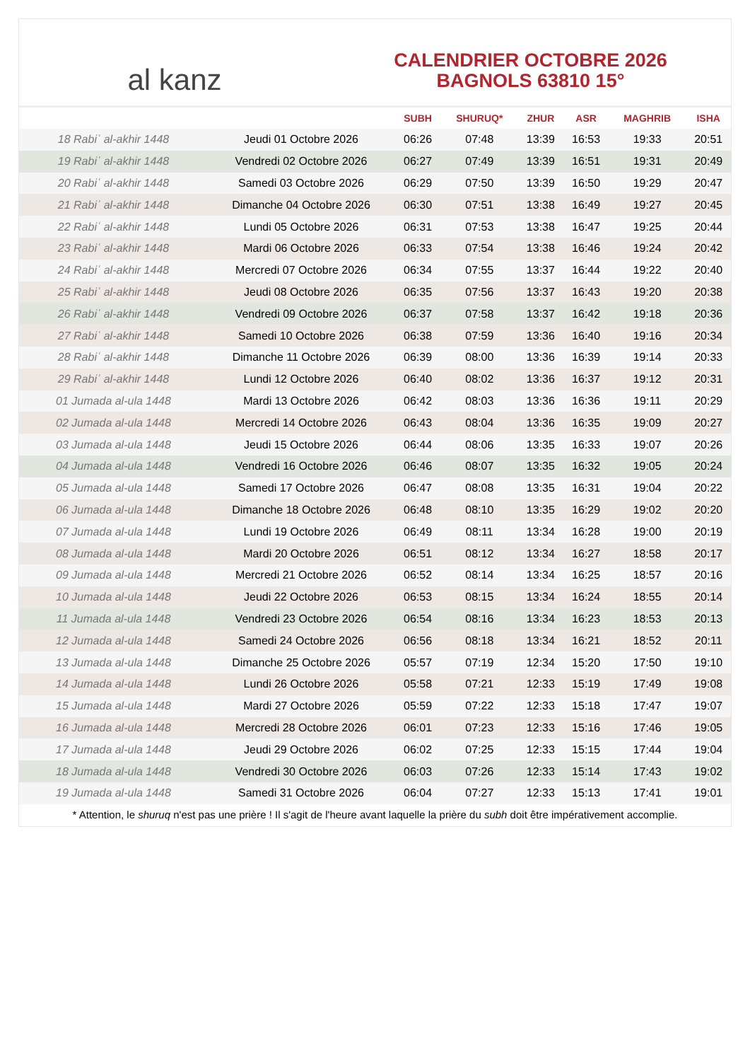al kanz
CALENDRIER OCTOBRE 2026
BAGNOLS 63810 15°
| | | SUBH | SHURUQ* | ZHUR | ASR | MAGHRIB | ISHA |
| --- | --- | --- | --- | --- | --- | --- | --- |
| 18 Rabiʿ al-akhir 1448 | Jeudi 01 Octobre 2026 | 06:26 | 07:48 | 13:39 | 16:53 | 19:33 | 20:51 |
| 19 Rabiʿ al-akhir 1448 | Vendredi 02 Octobre 2026 | 06:27 | 07:49 | 13:39 | 16:51 | 19:31 | 20:49 |
| 20 Rabiʿ al-akhir 1448 | Samedi 03 Octobre 2026 | 06:29 | 07:50 | 13:39 | 16:50 | 19:29 | 20:47 |
| 21 Rabiʿ al-akhir 1448 | Dimanche 04 Octobre 2026 | 06:30 | 07:51 | 13:38 | 16:49 | 19:27 | 20:45 |
| 22 Rabiʿ al-akhir 1448 | Lundi 05 Octobre 2026 | 06:31 | 07:53 | 13:38 | 16:47 | 19:25 | 20:44 |
| 23 Rabiʿ al-akhir 1448 | Mardi 06 Octobre 2026 | 06:33 | 07:54 | 13:38 | 16:46 | 19:24 | 20:42 |
| 24 Rabiʿ al-akhir 1448 | Mercredi 07 Octobre 2026 | 06:34 | 07:55 | 13:37 | 16:44 | 19:22 | 20:40 |
| 25 Rabiʿ al-akhir 1448 | Jeudi 08 Octobre 2026 | 06:35 | 07:56 | 13:37 | 16:43 | 19:20 | 20:38 |
| 26 Rabiʿ al-akhir 1448 | Vendredi 09 Octobre 2026 | 06:37 | 07:58 | 13:37 | 16:42 | 19:18 | 20:36 |
| 27 Rabiʿ al-akhir 1448 | Samedi 10 Octobre 2026 | 06:38 | 07:59 | 13:36 | 16:40 | 19:16 | 20:34 |
| 28 Rabiʿ al-akhir 1448 | Dimanche 11 Octobre 2026 | 06:39 | 08:00 | 13:36 | 16:39 | 19:14 | 20:33 |
| 29 Rabiʿ al-akhir 1448 | Lundi 12 Octobre 2026 | 06:40 | 08:02 | 13:36 | 16:37 | 19:12 | 20:31 |
| 01 Jumada al-ula 1448 | Mardi 13 Octobre 2026 | 06:42 | 08:03 | 13:36 | 16:36 | 19:11 | 20:29 |
| 02 Jumada al-ula 1448 | Mercredi 14 Octobre 2026 | 06:43 | 08:04 | 13:36 | 16:35 | 19:09 | 20:27 |
| 03 Jumada al-ula 1448 | Jeudi 15 Octobre 2026 | 06:44 | 08:06 | 13:35 | 16:33 | 19:07 | 20:26 |
| 04 Jumada al-ula 1448 | Vendredi 16 Octobre 2026 | 06:46 | 08:07 | 13:35 | 16:32 | 19:05 | 20:24 |
| 05 Jumada al-ula 1448 | Samedi 17 Octobre 2026 | 06:47 | 08:08 | 13:35 | 16:31 | 19:04 | 20:22 |
| 06 Jumada al-ula 1448 | Dimanche 18 Octobre 2026 | 06:48 | 08:10 | 13:35 | 16:29 | 19:02 | 20:20 |
| 07 Jumada al-ula 1448 | Lundi 19 Octobre 2026 | 06:49 | 08:11 | 13:34 | 16:28 | 19:00 | 20:19 |
| 08 Jumada al-ula 1448 | Mardi 20 Octobre 2026 | 06:51 | 08:12 | 13:34 | 16:27 | 18:58 | 20:17 |
| 09 Jumada al-ula 1448 | Mercredi 21 Octobre 2026 | 06:52 | 08:14 | 13:34 | 16:25 | 18:57 | 20:16 |
| 10 Jumada al-ula 1448 | Jeudi 22 Octobre 2026 | 06:53 | 08:15 | 13:34 | 16:24 | 18:55 | 20:14 |
| 11 Jumada al-ula 1448 | Vendredi 23 Octobre 2026 | 06:54 | 08:16 | 13:34 | 16:23 | 18:53 | 20:13 |
| 12 Jumada al-ula 1448 | Samedi 24 Octobre 2026 | 06:56 | 08:18 | 13:34 | 16:21 | 18:52 | 20:11 |
| 13 Jumada al-ula 1448 | Dimanche 25 Octobre 2026 | 05:57 | 07:19 | 12:34 | 15:20 | 17:50 | 19:10 |
| 14 Jumada al-ula 1448 | Lundi 26 Octobre 2026 | 05:58 | 07:21 | 12:33 | 15:19 | 17:49 | 19:08 |
| 15 Jumada al-ula 1448 | Mardi 27 Octobre 2026 | 05:59 | 07:22 | 12:33 | 15:18 | 17:47 | 19:07 |
| 16 Jumada al-ula 1448 | Mercredi 28 Octobre 2026 | 06:01 | 07:23 | 12:33 | 15:16 | 17:46 | 19:05 |
| 17 Jumada al-ula 1448 | Jeudi 29 Octobre 2026 | 06:02 | 07:25 | 12:33 | 15:15 | 17:44 | 19:04 |
| 18 Jumada al-ula 1448 | Vendredi 30 Octobre 2026 | 06:03 | 07:26 | 12:33 | 15:14 | 17:43 | 19:02 |
| 19 Jumada al-ula 1448 | Samedi 31 Octobre 2026 | 06:04 | 07:27 | 12:33 | 15:13 | 17:41 | 19:01 |
* Attention, le shuruq n'est pas une prière ! Il s'agit de l'heure avant laquelle la prière du subh doit être impérativement accomplie.